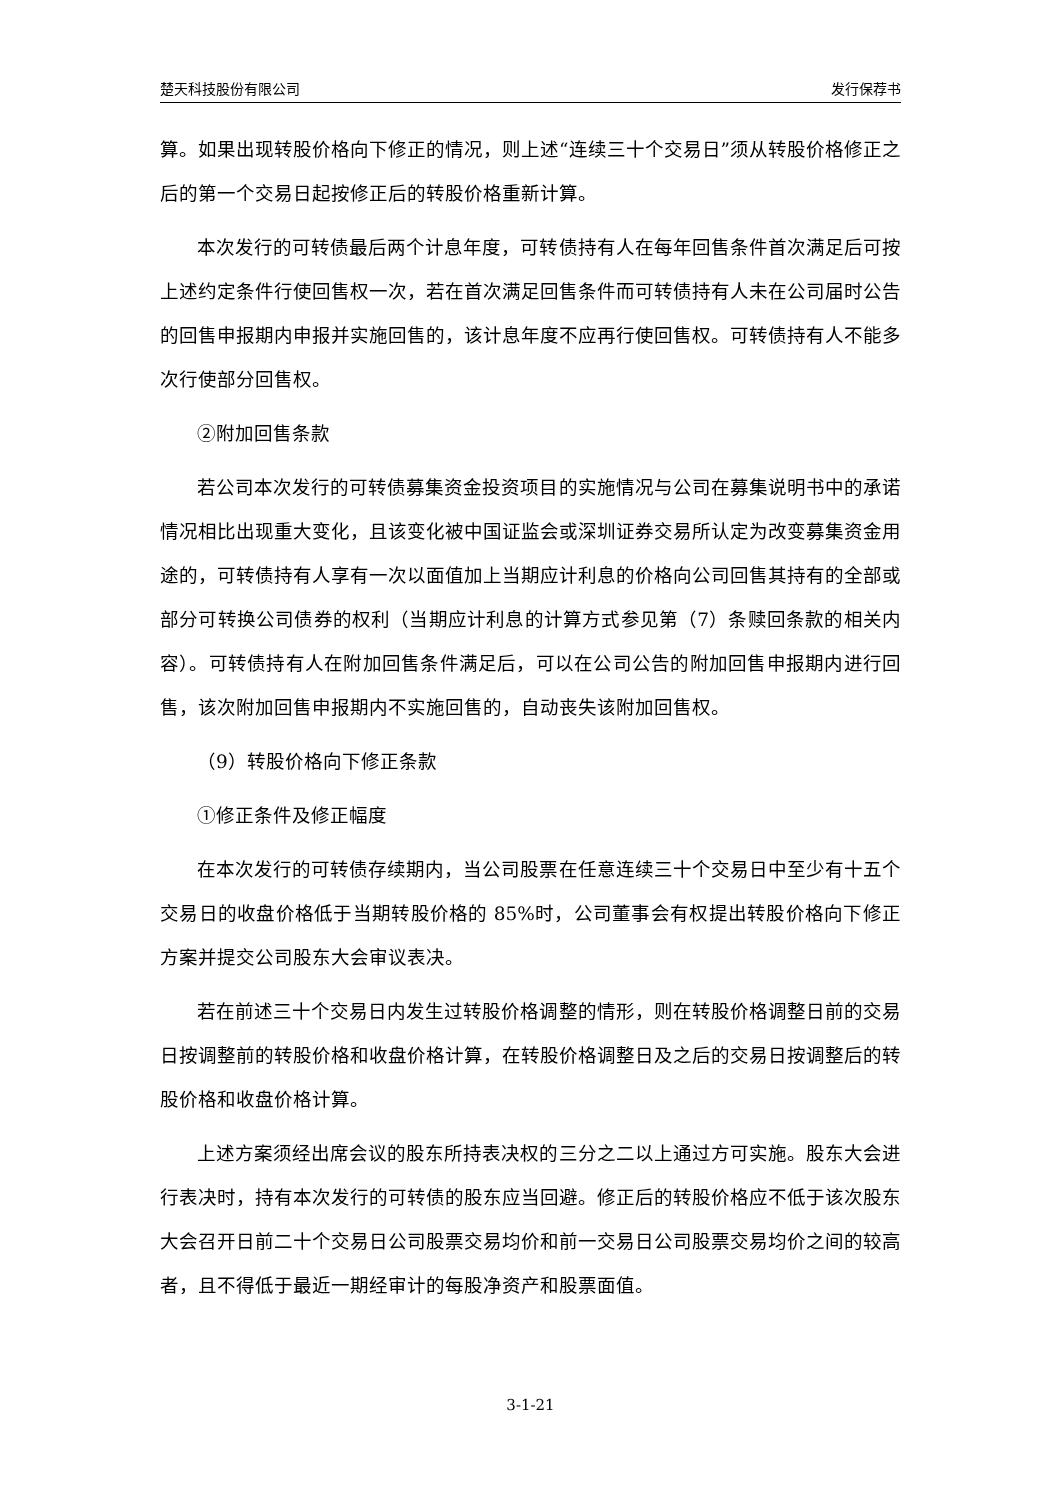楚天科技股份有限公司 发行保荐书
算。如果出现转股价格向下修正的情况，则上述“连续三十个交易日”须从转股价格修正之后的第一个交易日起按修正后的转股价格重新计算。
本次发行的可转债最后两个计息年度，可转债持有人在每年回售条件首次满足后可按上述约定条件行使回售权一次，若在首次满足回售条件而可转债持有人未在公司届时公告的回售申报期内申报并实施回售的，该计息年度不应再行使回售权。可转债持有人不能多次行使部分回售权。
②附加回售条款
若公司本次发行的可转债募集资金投资项目的实施情况与公司在募集说明书中的承诺情况相比出现重大变化，且该变化被中国证监会或深圳证券交易所认定为改变募集资金用途的，可转债持有人享有一次以面值加上当期应计利息的价格向公司回售其持有的全部或部分可转换公司债券的权利（当期应计利息的计算方式参见第（7）条赎回条款的相关内容）。可转债持有人在附加回售条件满足后，可以在公司公告的附加回售申报期内进行回售，该次附加回售申报期内不实施回售的，自动丧失该附加回售权。
（9）转股价格向下修正条款
①修正条件及修正幅度
在本次发行的可转债存续期内，当公司股票在任意连续三十个交易日中至少有十五个交易日的收盘价格低于当期转股价格的 85%时，公司董事会有权提出转股价格向下修正方案并提交公司股东大会审议表决。
若在前述三十个交易日内发生过转股价格调整的情形，则在转股价格调整日前的交易日按调整前的转股价格和收盘价格计算，在转股价格调整日及之后的交易日按调整后的转股价格和收盘价格计算。
上述方案须经出席会议的股东所持表决权的三分之二以上通过方可实施。股东大会进行表决时，持有本次发行的可转债的股东应当回避。修正后的转股价格应不低于该次股东大会召开日前二十个交易日公司股票交易均价和前一交易日公司股票交易均价之间的较高者，且不得低于最近一期经审计的每股净资产和股票面值。
3-1-21